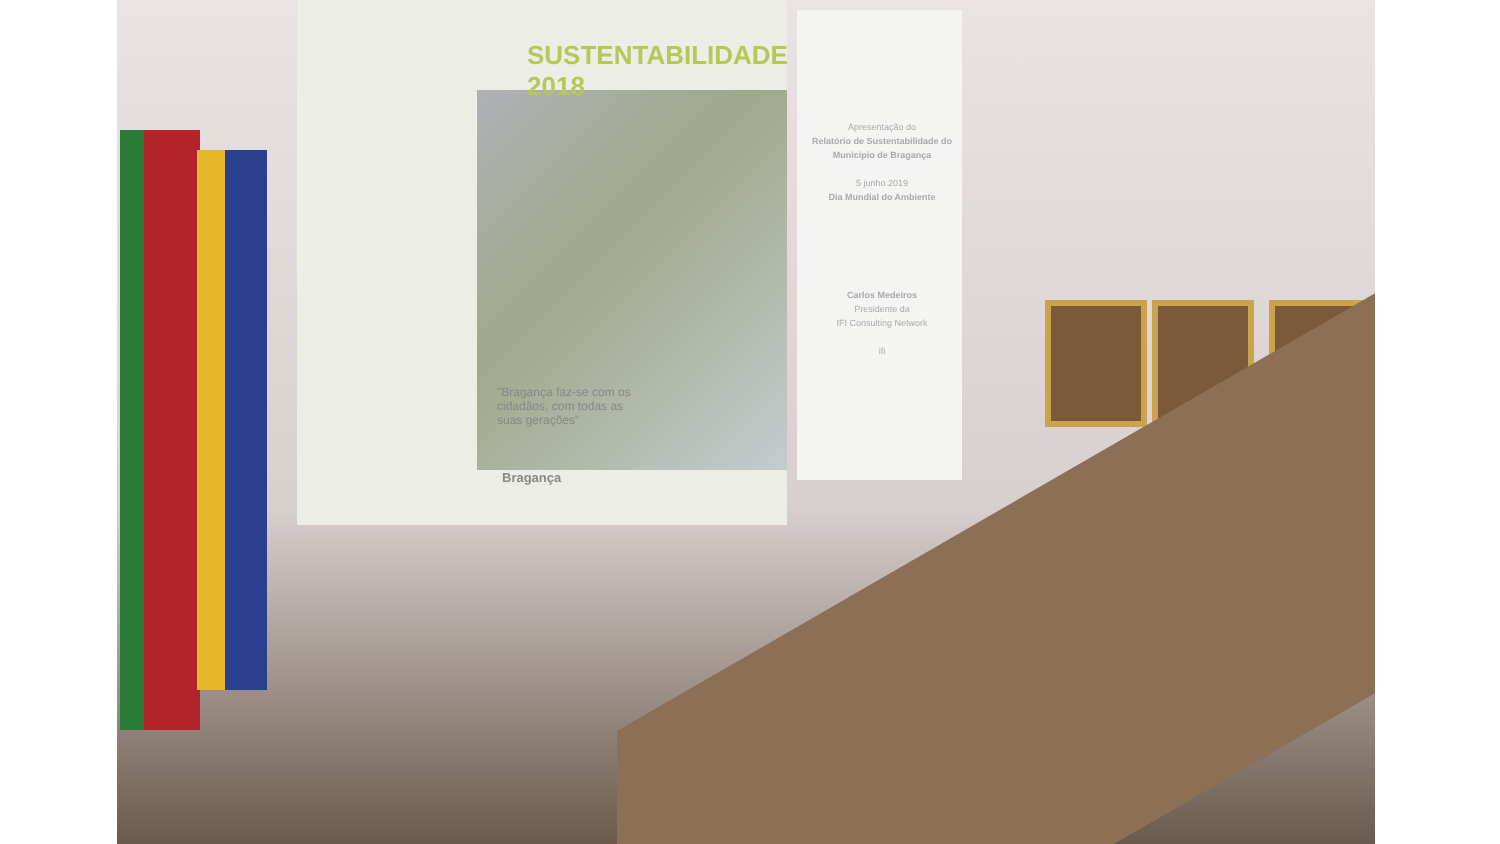SUSTENTABILIDADE
2018
Apresentação do
Relatório de Sustentabilidade do Município de Bragança
5 junho 2019
Dia Mundial do Ambiente
Carlos Medeiros
Presidente da
IFI Consulting Network
ifi
"Bragança faz-se com os cidadãos, com todas as suas gerações"
Bragança